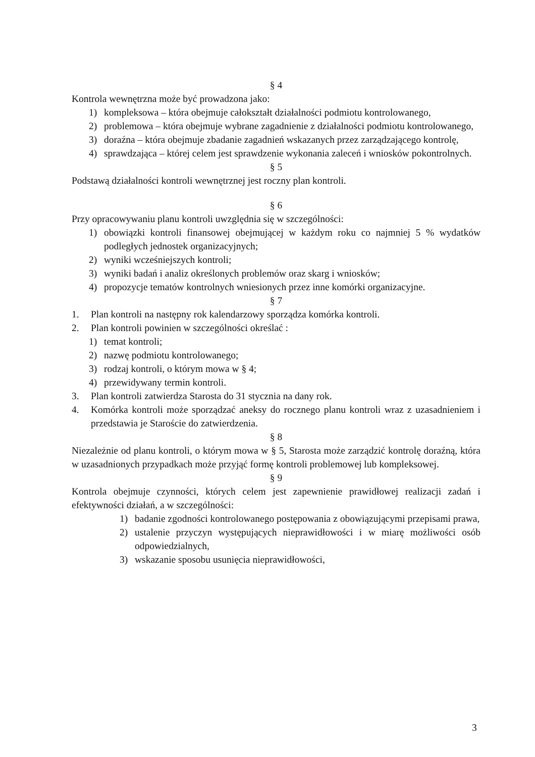§ 4
Kontrola wewnętrzna może być prowadzona jako:
1) kompleksowa – która obejmuje całokształt działalności podmiotu kontrolowanego,
2) problemowa – która obejmuje wybrane zagadnienie z działalności podmiotu kontrolowanego,
3) doraźna – która obejmuje zbadanie zagadnień wskazanych przez zarządzającego kontrolę,
4) sprawdzająca – której celem jest sprawdzenie wykonania zaleceń i wniosków pokontrolnych.
§ 5
Podstawą działalności kontroli wewnętrznej jest roczny plan kontroli.
§ 6
Przy opracowywaniu planu kontroli uwzględnia się w szczególności:
1) obowiązki kontroli finansowej obejmującej w każdym roku co najmniej 5 % wydatków podległych jednostek organizacyjnych;
2) wyniki wcześniejszych kontroli;
3) wyniki badań i analiz określonych problemów oraz skarg i wniosków;
4) propozycje tematów kontrolnych wniesionych przez inne komórki organizacyjne.
§ 7
1. Plan kontroli na następny rok kalendarzowy sporządza komórka kontroli.
2. Plan kontroli powinien w szczególności określać :
1) temat kontroli;
2) nazwę podmiotu kontrolowanego;
3) rodzaj kontroli, o którym mowa w § 4;
4) przewidywany termin kontroli.
3. Plan kontroli zatwierdza Starosta do 31 stycznia na dany rok.
4. Komórka kontroli może sporządzać aneksy do rocznego planu kontroli wraz z uzasadnieniem i przedstawia je Staroście do zatwierdzenia.
§ 8
Niezależnie od planu kontroli, o którym mowa w § 5, Starosta może zarządzić kontrolę doraźną, która w uzasadnionych przypadkach może przyjąć formę kontroli problemowej lub kompleksowej.
§ 9
Kontrola obejmuje czynności, których celem jest zapewnienie prawidłowej realizacji zadań i efektywności działań, a w szczególności:
1) badanie zgodności kontrolowanego postępowania z obowiązującymi przepisami prawa,
2) ustalenie przyczyn występujących nieprawidłowości i w miarę możliwości osób odpowiedzialnych,
3) wskazanie sposobu usunięcia nieprawidłowości,
3